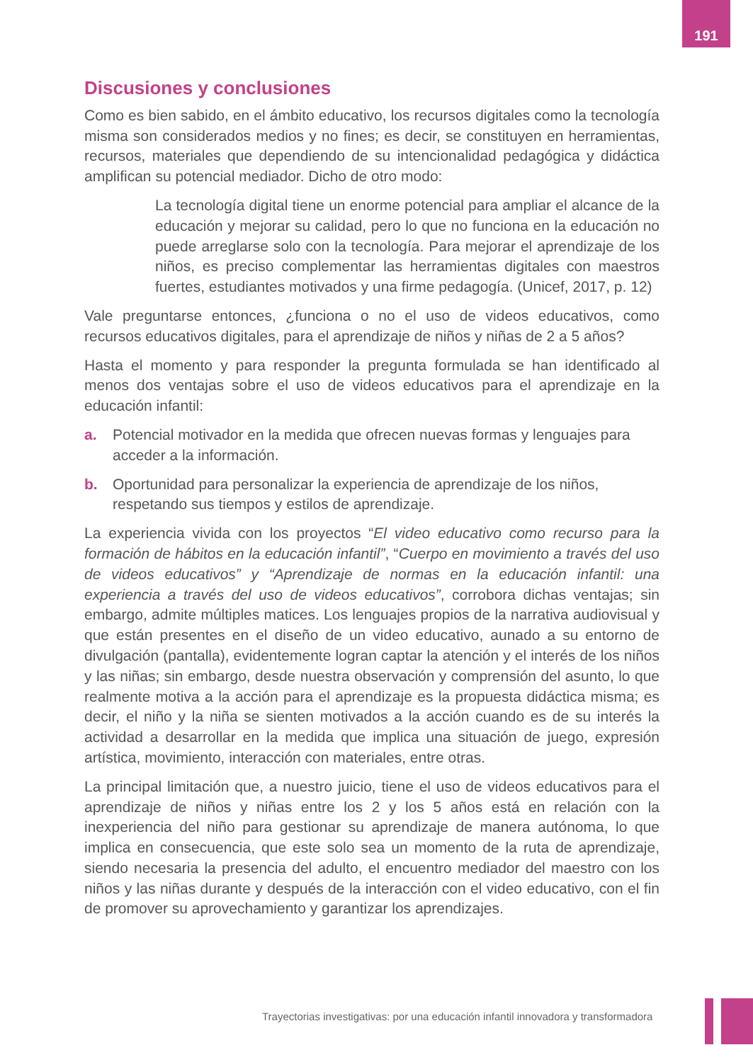191
Discusiones y conclusiones
Como es bien sabido, en el ámbito educativo, los recursos digitales como la tecnología misma son considerados medios y no fines; es decir, se constituyen en herramientas, recursos, materiales que dependiendo de su intencionalidad pedagógica y didáctica amplifican su potencial mediador. Dicho de otro modo:
La tecnología digital tiene un enorme potencial para ampliar el alcance de la educación y mejorar su calidad, pero lo que no funciona en la educación no puede arreglarse solo con la tecnología. Para mejorar el aprendizaje de los niños, es preciso complementar las herramientas digitales con maestros fuertes, estudiantes motivados y una firme pedagogía. (Unicef, 2017, p. 12)
Vale preguntarse entonces, ¿funciona o no el uso de videos educativos, como recursos educativos digitales, para el aprendizaje de niños y niñas de 2 a 5 años?
Hasta el momento y para responder la pregunta formulada se han identificado al menos dos ventajas sobre el uso de videos educativos para el aprendizaje en la educación infantil:
a. Potencial motivador en la medida que ofrecen nuevas formas y lenguajes para acceder a la información.
b. Oportunidad para personalizar la experiencia de aprendizaje de los niños, respetando sus tiempos y estilos de aprendizaje.
La experiencia vivida con los proyectos “El video educativo como recurso para la formación de hábitos en la educación infantil”, “Cuerpo en movimiento a través del uso de videos educativos” y “Aprendizaje de normas en la educación infantil: una experiencia a través del uso de videos educativos”, corrobora dichas ventajas; sin embargo, admite múltiples matices. Los lenguajes propios de la narrativa audiovisual y que están presentes en el diseño de un video educativo, aunado a su entorno de divulgación (pantalla), evidentemente logran captar la atención y el interés de los niños y las niñas; sin embargo, desde nuestra observación y comprensión del asunto, lo que realmente motiva a la acción para el aprendizaje es la propuesta didáctica misma; es decir, el niño y la niña se sienten motivados a la acción cuando es de su interés la actividad a desarrollar en la medida que implica una situación de juego, expresión artística, movimiento, interacción con materiales, entre otras.
La principal limitación que, a nuestro juicio, tiene el uso de videos educativos para el aprendizaje de niños y niñas entre los 2 y los 5 años está en relación con la inexperiencia del niño para gestionar su aprendizaje de manera autónoma, lo que implica en consecuencia, que este solo sea un momento de la ruta de aprendizaje, siendo necesaria la presencia del adulto, el encuentro mediador del maestro con los niños y las niñas durante y después de la interacción con el video educativo, con el fin de promover su aprovechamiento y garantizar los aprendizajes.
Trayectorias investigativas: por una educación infantil innovadora y transformadora